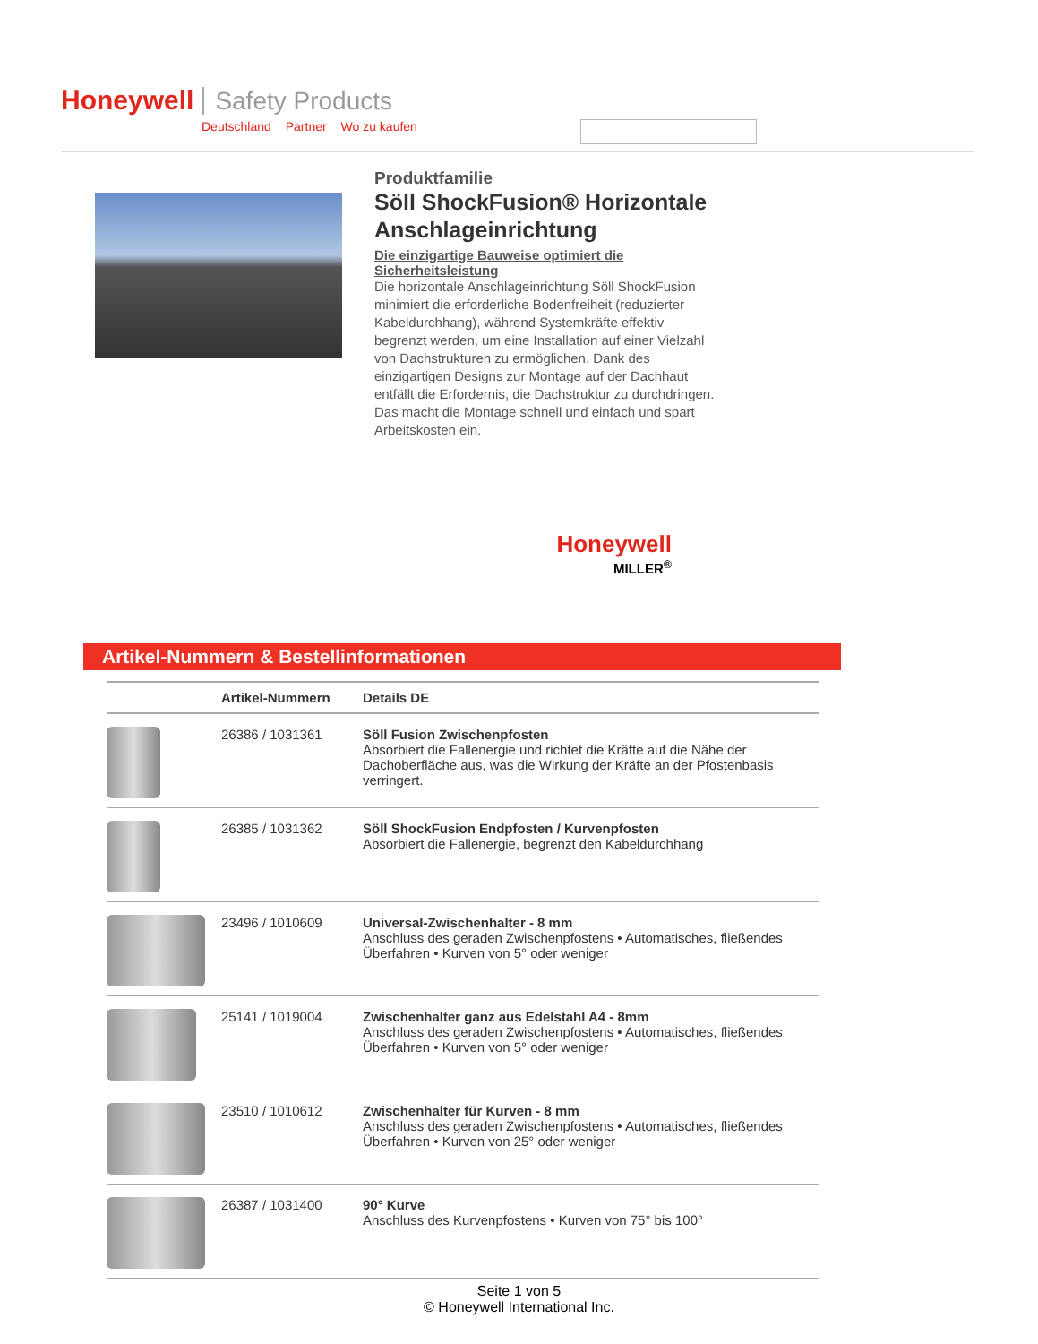Honeywell Safety Products
Deutschland Partner Wo zu kaufen
Produktfamilie
Söll ShockFusion® Horizontale Anschlageinrichtung
Die einzigartige Bauweise optimiert die Sicherheitsleistung
Die horizontale Anschlageinrichtung Söll ShockFusion minimiert die erforderliche Bodenfreiheit (reduzierter Kabeldurchhang), während Systemkräfte effektiv begrenzt werden, um eine Installation auf einer Vielzahl von Dachstrukturen zu ermöglichen. Dank des einzigartigen Designs zur Montage auf der Dachhaut entfällt die Erfordernis, die Dachstruktur zu durchdringen. Das macht die Montage schnell und einfach und spart Arbeitskosten ein.
Honeywell
MILLER<sup>®</sup>
Artikel-Nummern & Bestellinformationen
| | Artikel-Nummern | Details DE |
| --- | --- | --- |
| | 26386 / 1031361 | Söll Fusion Zwischenpfosten Absorbiert die Fallenergie und richtet die Kräfte auf die Nähe der Dachoberfläche aus, was die Wirkung der Kräfte an der Pfostenbasis verringert. |
| | 26385 / 1031362 | Söll ShockFusion Endpfosten / Kurvenpfosten Absorbiert die Fallenergie, begrenzt den Kabeldurchhang |
| | 23496 / 1010609 | Universal-Zwischenhalter - 8 mm Anschluss des geraden Zwischenpfostens • Automatisches, fließendes Überfahren • Kurven von 5° oder weniger |
| | 25141 / 1019004 | Zwischenhalter ganz aus Edelstahl A4 - 8mm Anschluss des geraden Zwischenpfostens • Automatisches, fließendes Überfahren • Kurven von 5° oder weniger |
| | 23510 / 1010612 | Zwischenhalter für Kurven - 8 mm Anschluss des geraden Zwischenpfostens • Automatisches, fließendes Überfahren • Kurven von 25° oder weniger |
| | 26387 / 1031400 | 90° Kurve Anschluss des Kurvenpfostens • Kurven von 75° bis 100° |
Seite 1 von 5
© Honeywell International Inc.